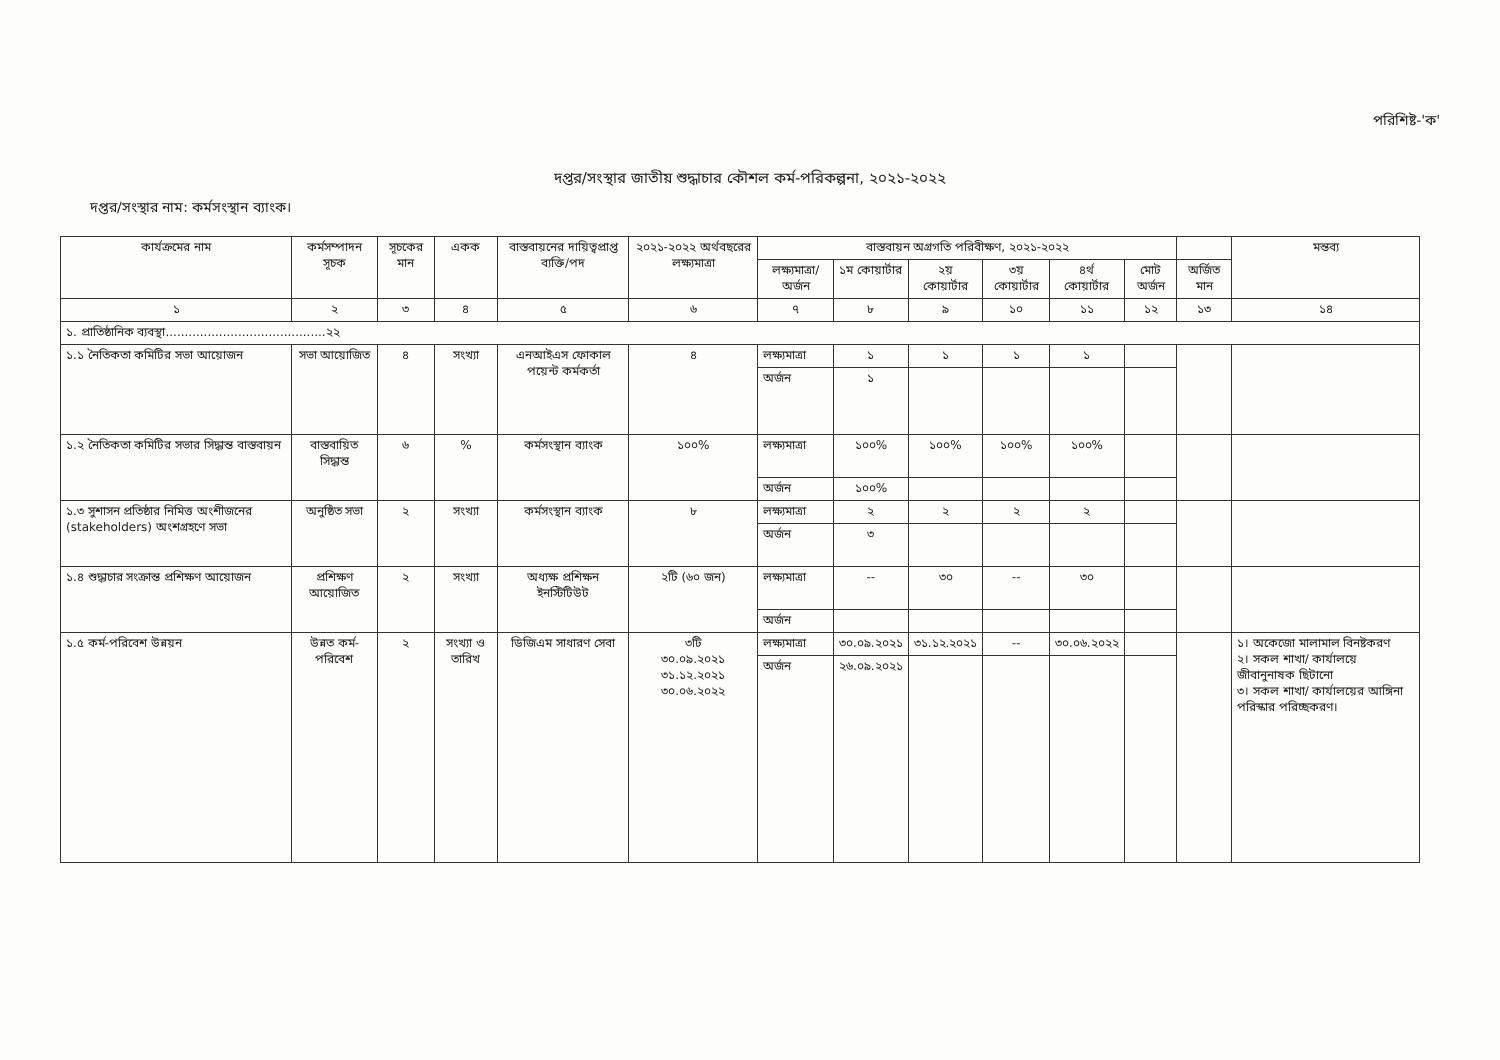পরিশিষ্ট-'ক'
দপ্তর/সংস্থার জাতীয় শুদ্ধাচার কৌশল কর্ম-পরিকল্পনা, ২০২১-২০২২
দপ্তর/সংস্থার নাম: কর্মসংস্থান ব্যাংক।
| কার্যক্রমের নাম | কর্মসম্পাদন সূচক | সূচকের মান | একক | বাস্তবায়নের দায়িত্বপ্রাপ্ত ব্যক্তি/পদ | ২০২১-২০২২ অর্থবছরের লক্ষ্যমাত্রা | বাস্তবায়ন অগ্রগতি পরিবীক্ষণ, ২০২১-২০২২ | | | | | | | মন্তব্য |
| --- | --- | --- | --- | --- | --- | --- | --- | --- | --- | --- | --- | --- | --- |
| | | | | | | লক্ষ্যমাত্রা/ অর্জন | ১ম কোয়ার্টার | ২য় কোয়ার্টার | ৩য় কোয়ার্টার | ৪র্থ কোয়ার্টার | মোট অর্জন | অর্জিত মান | |
| ১ | ২ | ৩ | ৪ | ৫ | ৬ | ৭ | ৮ | ৯ | ১০ | ১১ | ১২ | ১৩ | ১৪ |
| ১. প্রাতিষ্ঠানিক ব্যবস্থা..........................................২২ | | | | | | | | | | | | | |
| ১.১ নৈতিকতা কমিটির সভা আয়োজন | সভা আয়োজিত | ৪ | সংখ্যা | এনআইএস ফোকাল পয়েন্ট কর্মকর্তা | ৪ | লক্ষ্যমাত্রা | ১ | ১ | ১ | ১ | | | |
| | | | | | | অর্জন | ১ | | | | | | |
| ১.২ নৈতিকতা কমিটির সভার সিদ্ধান্ত বাস্তবায়ন | বাস্তবায়িত সিদ্ধান্ত | ৬ | % | কর্মসংস্থান ব্যাংক | ১০০% | লক্ষ্যমাত্রা | ১০০% | ১০০% | ১০০% | ১০০% | | | |
| | | | | | | অর্জন | ১০০% | | | | | | |
| ১.৩ সুশাসন প্রতিষ্ঠার নিমিত্ত অংশীজনের (stakeholders) অংশগ্রহণে সভা | অনুষ্ঠিত সভা | ২ | সংখ্যা | কর্মসংস্থান ব্যাংক | ৮ | লক্ষ্যমাত্রা | ২ | ২ | ২ | ২ | | | |
| | | | | | | অর্জন | ৩ | | | | | | |
| ১.৪ শুদ্ধাচার সংক্রান্ত প্রশিক্ষণ আয়োজন | প্রশিক্ষণ আয়োজিত | ২ | সংখ্যা | অধ্যক্ষ প্রশিক্ষন ইনস্টিটিউট | ২টি (৬০ জন) | লক্ষ্যমাত্রা | -- | ৩০ | -- | ৩০ | | | |
| | | | | | | অর্জন | | | | | | | |
| ১.৫ কর্ম-পরিবেশ উন্নয়ন | উন্নত কর্ম-পরিবেশ | ২ | সংখ্যা ও তারিখ | ডিজিএম সাধারণ সেবা | ৩টি ৩০.০৯.২০২১ ৩১.১২.২০২১ ৩০.০৬.২০২২ | লক্ষ্যমাত্রা | ৩০.০৯.২০২১ | ৩১.১২.২০২১ | -- | ৩০.০৬.২০২২ | | | ১। অকেজো মালামাল বিনষ্টকরণ ২। সকল শাখা/ কার্যালয়ে জীবানুনাষক ছিটানো ৩। সকল শাখা/ কার্যালয়ের আঙ্গিনা পরিস্কার পরিচ্ছকরণ। |
| | | | | | | অর্জন | ২৬.০৯.২০২১ | | | | | | |